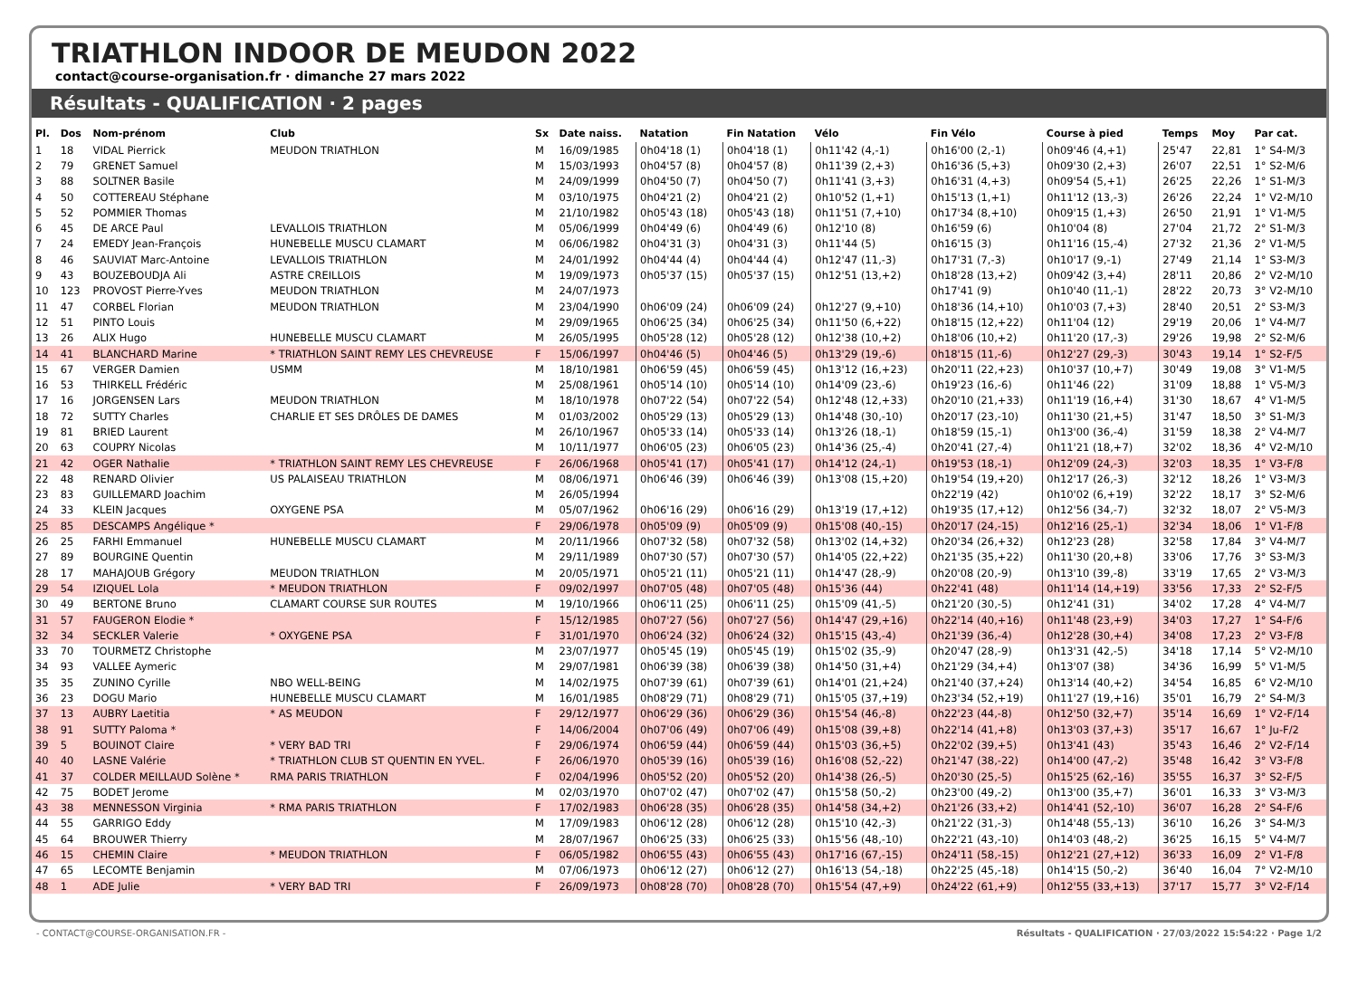TRIATHLON INDOOR DE MEUDON 2022
contact@course-organisation.fr · dimanche 27 mars 2022
Résultats - QUALIFICATION · 2 pages
| Pl. | Dos | Nom-prénom | Club | Sx | Date naiss. | Natation | Fin Natation | Vélo | Fin Vélo | Course à pied | Temps | Moy | Par cat. |
| --- | --- | --- | --- | --- | --- | --- | --- | --- | --- | --- | --- | --- | --- |
| 1 | 18 | VIDAL Pierrick | MEUDON TRIATHLON | M | 16/09/1985 | 0h04'18 (1) | 0h04'18 (1) | 0h11'42 (4,-1) | 0h16'00 (2,-1) | 0h09'46 (4,+1) | 25'47 | 22,81 | 1° S4-M/3 |
| 2 | 79 | GRENET Samuel | | M | 15/03/1993 | 0h04'57 (8) | 0h04'57 (8) | 0h11'39 (2,+3) | 0h16'36 (5,+3) | 0h09'30 (2,+3) | 26'07 | 22,51 | 1° S2-M/6 |
| 3 | 88 | SOLTNER Basile | | M | 24/09/1999 | 0h04'50 (7) | 0h04'50 (7) | 0h11'41 (3,+3) | 0h16'31 (4,+3) | 0h09'54 (5,+1) | 26'25 | 22,26 | 1° S1-M/3 |
| 4 | 50 | COTTEREAU Stéphane | | M | 03/10/1975 | 0h04'21 (2) | 0h04'21 (2) | 0h10'52 (1,+1) | 0h15'13 (1,+1) | 0h11'12 (13,-3) | 26'26 | 22,24 | 1° V2-M/10 |
| 5 | 52 | POMMIER Thomas | | M | 21/10/1982 | 0h05'43 (18) | 0h05'43 (18) | 0h11'51 (7,+10) | 0h17'34 (8,+10) | 0h09'15 (1,+3) | 26'50 | 21,91 | 1° V1-M/5 |
| 6 | 45 | DE ARCE Paul | LEVALLOIS TRIATHLON | M | 05/06/1999 | 0h04'49 (6) | 0h04'49 (6) | 0h12'10 (8) | 0h16'59 (6) | 0h10'04 (8) | 27'04 | 21,72 | 2° S1-M/3 |
| 7 | 24 | EMEDY Jean-François | HUNEBELLE MUSCU CLAMART | M | 06/06/1982 | 0h04'31 (3) | 0h04'31 (3) | 0h11'44 (5) | 0h16'15 (3) | 0h11'16 (15,-4) | 27'32 | 21,36 | 2° V1-M/5 |
| 8 | 46 | SAUVIAT Marc-Antoine | LEVALLOIS TRIATHLON | M | 24/01/1992 | 0h04'44 (4) | 0h04'44 (4) | 0h12'47 (11,-3) | 0h17'31 (7,-3) | 0h10'17 (9,-1) | 27'49 | 21,14 | 1° S3-M/3 |
| 9 | 43 | BOUZEBOUDJA Ali | ASTRE CREILLOIS | M | 19/09/1973 | 0h05'37 (15) | 0h05'37 (15) | 0h12'51 (13,+2) | 0h18'28 (13,+2) | 0h09'42 (3,+4) | 28'11 | 20,86 | 2° V2-M/10 |
| 10 | 123 | PROVOST Pierre-Yves | MEUDON TRIATHLON | M | 24/07/1973 | | | | 0h17'41 (9) | 0h10'40 (11,-1) | 28'22 | 20,73 | 3° V2-M/10 |
| 11 | 47 | CORBEL Florian | MEUDON TRIATHLON | M | 23/04/1990 | 0h06'09 (24) | 0h06'09 (24) | 0h12'27 (9,+10) | 0h18'36 (14,+10) | 0h10'03 (7,+3) | 28'40 | 20,51 | 2° S3-M/3 |
| 12 | 51 | PINTO Louis | | M | 29/09/1965 | 0h06'25 (34) | 0h06'25 (34) | 0h11'50 (6,+22) | 0h18'15 (12,+22) | 0h11'04 (12) | 29'19 | 20,06 | 1° V4-M/7 |
| 13 | 26 | ALIX Hugo | HUNEBELLE MUSCU CLAMART | M | 26/05/1995 | 0h05'28 (12) | 0h05'28 (12) | 0h12'38 (10,+2) | 0h18'06 (10,+2) | 0h11'20 (17,-3) | 29'26 | 19,98 | 2° S2-M/6 |
| 14 | 41 | BLANCHARD Marine | * TRIATHLON SAINT REMY LES CHEVREUSE | F | 15/06/1997 | 0h04'46 (5) | 0h04'46 (5) | 0h13'29 (19,-6) | 0h18'15 (11,-6) | 0h12'27 (29,-3) | 30'43 | 19,14 | 1° S2-F/5 |
| 15 | 67 | VERGER Damien | USMM | M | 18/10/1981 | 0h06'59 (45) | 0h06'59 (45) | 0h13'12 (16,+23) | 0h20'11 (22,+23) | 0h10'37 (10,+7) | 30'49 | 19,08 | 3° V1-M/5 |
| 16 | 53 | THIRKELL Frédéric | | M | 25/08/1961 | 0h05'14 (10) | 0h05'14 (10) | 0h14'09 (23,-6) | 0h19'23 (16,-6) | 0h11'46 (22) | 31'09 | 18,88 | 1° V5-M/3 |
| 17 | 16 | JORGENSEN Lars | MEUDON TRIATHLON | M | 18/10/1978 | 0h07'22 (54) | 0h07'22 (54) | 0h12'48 (12,+33) | 0h20'10 (21,+33) | 0h11'19 (16,+4) | 31'30 | 18,67 | 4° V1-M/5 |
| 18 | 72 | SUTTY Charles | CHARLIE ET SES DRÔLES DE DAMES | M | 01/03/2002 | 0h05'29 (13) | 0h05'29 (13) | 0h14'48 (30,-10) | 0h20'17 (23,-10) | 0h11'30 (21,+5) | 31'47 | 18,50 | 3° S1-M/3 |
| 19 | 81 | BRIED Laurent | | M | 26/10/1967 | 0h05'33 (14) | 0h05'33 (14) | 0h13'26 (18,-1) | 0h18'59 (15,-1) | 0h13'00 (36,-4) | 31'59 | 18,38 | 2° V4-M/7 |
| 20 | 63 | COUPRY Nicolas | | M | 10/11/1977 | 0h06'05 (23) | 0h06'05 (23) | 0h14'36 (25,-4) | 0h20'41 (27,-4) | 0h11'21 (18,+7) | 32'02 | 18,36 | 4° V2-M/10 |
| 21 | 42 | OGER Nathalie | * TRIATHLON SAINT REMY LES CHEVREUSE | F | 26/06/1968 | 0h05'41 (17) | 0h05'41 (17) | 0h14'12 (24,-1) | 0h19'53 (18,-1) | 0h12'09 (24,-3) | 32'03 | 18,35 | 1° V3-F/8 |
| 22 | 48 | RENARD Olivier | US PALAISEAU TRIATHLON | M | 08/06/1971 | 0h06'46 (39) | 0h06'46 (39) | 0h13'08 (15,+20) | 0h19'54 (19,+20) | 0h12'17 (26,-3) | 32'12 | 18,26 | 1° V3-M/3 |
| 23 | 83 | GUILLEMARD Joachim | | M | 26/05/1994 | | | | 0h22'19 (42) | 0h10'02 (6,+19) | 32'22 | 18,17 | 3° S2-M/6 |
| 24 | 33 | KLEIN Jacques | OXYGENE PSA | M | 05/07/1962 | 0h06'16 (29) | 0h06'16 (29) | 0h13'19 (17,+12) | 0h19'35 (17,+12) | 0h12'56 (34,-7) | 32'32 | 18,07 | 2° V5-M/3 |
| 25 | 85 | DESCAMPS Angélique * | | F | 29/06/1978 | 0h05'09 (9) | 0h05'09 (9) | 0h15'08 (40,-15) | 0h20'17 (24,-15) | 0h12'16 (25,-1) | 32'34 | 18,06 | 1° V1-F/8 |
| 26 | 25 | FARHI Emmanuel | HUNEBELLE MUSCU CLAMART | M | 20/11/1966 | 0h07'32 (58) | 0h07'32 (58) | 0h13'02 (14,+32) | 0h20'34 (26,+32) | 0h12'23 (28) | 32'58 | 17,84 | 3° V4-M/7 |
| 27 | 89 | BOURGINE Quentin | | M | 29/11/1989 | 0h07'30 (57) | 0h07'30 (57) | 0h14'05 (22,+22) | 0h21'35 (35,+22) | 0h11'30 (20,+8) | 33'06 | 17,76 | 3° S3-M/3 |
| 28 | 17 | MAHAJOUB Grégory | MEUDON TRIATHLON | M | 20/05/1971 | 0h05'21 (11) | 0h05'21 (11) | 0h14'47 (28,-9) | 0h20'08 (20,-9) | 0h13'10 (39,-8) | 33'19 | 17,65 | 2° V3-M/3 |
| 29 | 54 | IZIQUEL Lola | * MEUDON TRIATHLON | F | 09/02/1997 | 0h07'05 (48) | 0h07'05 (48) | 0h15'36 (44) | 0h22'41 (48) | 0h11'14 (14,+19) | 33'56 | 17,33 | 2° S2-F/5 |
| 30 | 49 | BERTONE Bruno | CLAMART COURSE SUR ROUTES | M | 19/10/1966 | 0h06'11 (25) | 0h06'11 (25) | 0h15'09 (41,-5) | 0h21'20 (30,-5) | 0h12'41 (31) | 34'02 | 17,28 | 4° V4-M/7 |
| 31 | 57 | FAUGERON Elodie * | | F | 15/12/1985 | 0h07'27 (56) | 0h07'27 (56) | 0h14'47 (29,+16) | 0h22'14 (40,+16) | 0h11'48 (23,+9) | 34'03 | 17,27 | 1° S4-F/6 |
| 32 | 34 | SECKLER Valerie | * OXYGENE PSA | F | 31/01/1970 | 0h06'24 (32) | 0h06'24 (32) | 0h15'15 (43,-4) | 0h21'39 (36,-4) | 0h12'28 (30,+4) | 34'08 | 17,23 | 2° V3-F/8 |
| 33 | 70 | TOURMETZ Christophe | | M | 23/07/1977 | 0h05'45 (19) | 0h05'45 (19) | 0h15'02 (35,-9) | 0h20'47 (28,-9) | 0h13'31 (42,-5) | 34'18 | 17,14 | 5° V2-M/10 |
| 34 | 93 | VALLEE Aymeric | | M | 29/07/1981 | 0h06'39 (38) | 0h06'39 (38) | 0h14'50 (31,+4) | 0h21'29 (34,+4) | 0h13'07 (38) | 34'36 | 16,99 | 5° V1-M/5 |
| 35 | 35 | ZUNINO Cyrille | NBO WELL-BEING | M | 14/02/1975 | 0h07'39 (61) | 0h07'39 (61) | 0h14'01 (21,+24) | 0h21'40 (37,+24) | 0h13'14 (40,+2) | 34'54 | 16,85 | 6° V2-M/10 |
| 36 | 23 | DOGU Mario | HUNEBELLE MUSCU CLAMART | M | 16/01/1985 | 0h08'29 (71) | 0h08'29 (71) | 0h15'05 (37,+19) | 0h23'34 (52,+19) | 0h11'27 (19,+16) | 35'01 | 16,79 | 2° S4-M/3 |
| 37 | 13 | AUBRY Laetitia | * AS MEUDON | F | 29/12/1977 | 0h06'29 (36) | 0h06'29 (36) | 0h15'54 (46,-8) | 0h22'23 (44,-8) | 0h12'50 (32,+7) | 35'14 | 16,69 | 1° V2-F/14 |
| 38 | 91 | SUTTY Paloma * | | F | 14/06/2004 | 0h07'06 (49) | 0h07'06 (49) | 0h15'08 (39,+8) | 0h22'14 (41,+8) | 0h13'03 (37,+3) | 35'17 | 16,67 | 1° Ju-F/2 |
| 39 | 5 | BOUINOT Claire | * VERY BAD TRI | F | 29/06/1974 | 0h06'59 (44) | 0h06'59 (44) | 0h15'03 (36,+5) | 0h22'02 (39,+5) | 0h13'41 (43) | 35'43 | 16,46 | 2° V2-F/14 |
| 40 | 40 | LASNE Valérie | * TRIATHLON CLUB ST QUENTIN EN YVEL. | F | 26/06/1970 | 0h05'39 (16) | 0h05'39 (16) | 0h16'08 (52,-22) | 0h21'47 (38,-22) | 0h14'00 (47,-2) | 35'48 | 16,42 | 3° V3-F/8 |
| 41 | 37 | COLDER MEILLAUD Solène * | RMA PARIS TRIATHLON | F | 02/04/1996 | 0h05'52 (20) | 0h05'52 (20) | 0h14'38 (26,-5) | 0h20'30 (25,-5) | 0h15'25 (62,-16) | 35'55 | 16,37 | 3° S2-F/5 |
| 42 | 75 | BODET Jerome | | M | 02/03/1970 | 0h07'02 (47) | 0h07'02 (47) | 0h15'58 (50,-2) | 0h23'00 (49,-2) | 0h13'00 (35,+7) | 36'01 | 16,33 | 3° V3-M/3 |
| 43 | 38 | MENNESSON Virginia | * RMA PARIS TRIATHLON | F | 17/02/1983 | 0h06'28 (35) | 0h06'28 (35) | 0h14'58 (34,+2) | 0h21'26 (33,+2) | 0h14'41 (52,-10) | 36'07 | 16,28 | 2° S4-F/6 |
| 44 | 55 | GARRIGO Eddy | | M | 17/09/1983 | 0h06'12 (28) | 0h06'12 (28) | 0h15'10 (42,-3) | 0h21'22 (31,-3) | 0h14'48 (55,-13) | 36'10 | 16,26 | 3° S4-M/3 |
| 45 | 64 | BROUWER Thierry | | M | 28/07/1967 | 0h06'25 (33) | 0h06'25 (33) | 0h15'56 (48,-10) | 0h22'21 (43,-10) | 0h14'03 (48,-2) | 36'25 | 16,15 | 5° V4-M/7 |
| 46 | 15 | CHEMIN Claire | * MEUDON TRIATHLON | F | 06/05/1982 | 0h06'55 (43) | 0h06'55 (43) | 0h17'16 (67,-15) | 0h24'11 (58,-15) | 0h12'21 (27,+12) | 36'33 | 16,09 | 2° V1-F/8 |
| 47 | 65 | LECOMTE Benjamin | | M | 07/06/1973 | 0h06'12 (27) | 0h06'12 (27) | 0h16'13 (54,-18) | 0h22'25 (45,-18) | 0h14'15 (50,-2) | 36'40 | 16,04 | 7° V2-M/10 |
| 48 | 1 | ADE Julie | * VERY BAD TRI | F | 26/09/1973 | 0h08'28 (70) | 0h08'28 (70) | 0h15'54 (47,+9) | 0h24'22 (61,+9) | 0h12'55 (33,+13) | 37'17 | 15,77 | 3° V2-F/14 |
- CONTACT@COURSE-ORGANISATION.FR - Résultats - QUALIFICATION · 27/03/2022 15:54:22 · Page 1/2